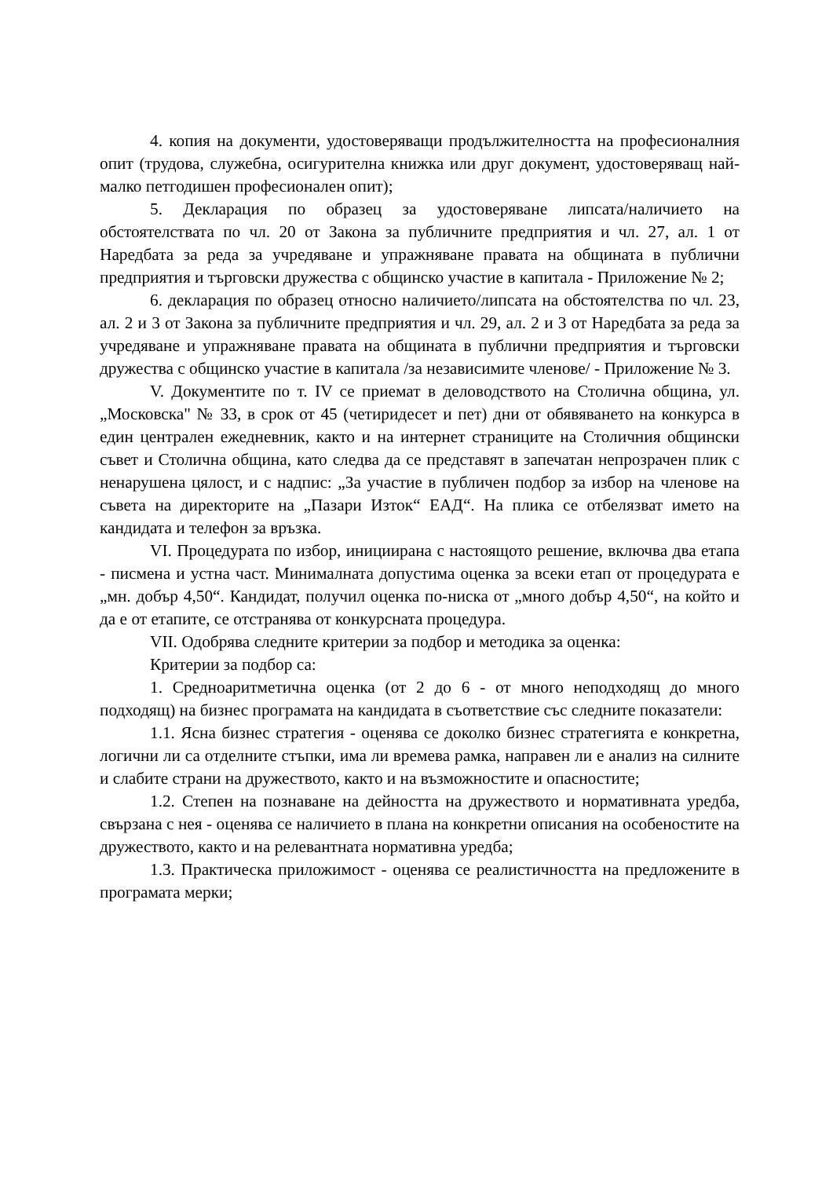4. копия на документи, удостоверяващи продължителността на професионалния опит (трудова, служебна, осигурителна книжка или друг документ, удостоверяващ най-малко петгодишен професионален опит);
5. Декларация по образец за удостоверяване липсата/наличието на обстоятелствата по чл. 20 от Закона за публичните предприятия и чл. 27, ал. 1 от Наредбата за реда за учредяване и упражняване правата на общината в публични предприятия и търговски дружества с общинско участие в капитала - Приложение № 2;
6. декларация по образец относно наличието/липсата на обстоятелства по чл. 23, ал. 2 и 3 от Закона за публичните предприятия и чл. 29, ал. 2 и 3 от Наредбата за реда за учредяване и упражняване правата на общината в публични предприятия и търговски дружества с общинско участие в капитала /за независимите членове/ - Приложение № 3.
V. Документите по т. IV се приемат в деловодството на Столична община, ул. „Московска" № 33, в срок от 45 (четиридесет и пет) дни от обявяването на конкурса в един централен ежедневник, както и на интернет страниците на Столичния общински съвет и Столична община, като следва да се представят в запечатан непрозрачен плик с ненарушена цялост, и с надпис: „За участие в публичен подбор за избор на членове на съвета на директорите на „Пазари Изток“ ЕАД“. На плика се отбелязват името на кандидата и телефон за връзка.
VI. Процедурата по избор, инициирана с настоящото решение, включва два етапа - писмена и устна част. Минималната допустима оценка за всеки етап от процедурата е „мн. добър 4,50“. Кандидат, получил оценка по-ниска от „много добър 4,50“, на който и да е от етапите, се отстранява от конкурсната процедура.
VII. Одобрява следните критерии за подбор и методика за оценка:
Критерии за подбор са:
1. Средноаритметична оценка (от 2 до 6 - от много неподходящ до много подходящ) на бизнес програмата на кандидата в съответствие със следните показатели:
1.1. Ясна бизнес стратегия - оценява се доколко бизнес стратегията е конкретна, логични ли са отделните стъпки, има ли времева рамка, направен ли е анализ на силните и слабите страни на дружеството, както и на възможностите и опасностите;
1.2. Степен на познаване на дейността на дружеството и нормативната уредба, свързана с нея - оценява се наличието в плана на конкретни описания на особеностите на дружеството, както и на релевантната нормативна уредба;
1.3. Практическа приложимост - оценява се реалистичността на предложените в програмата мерки;